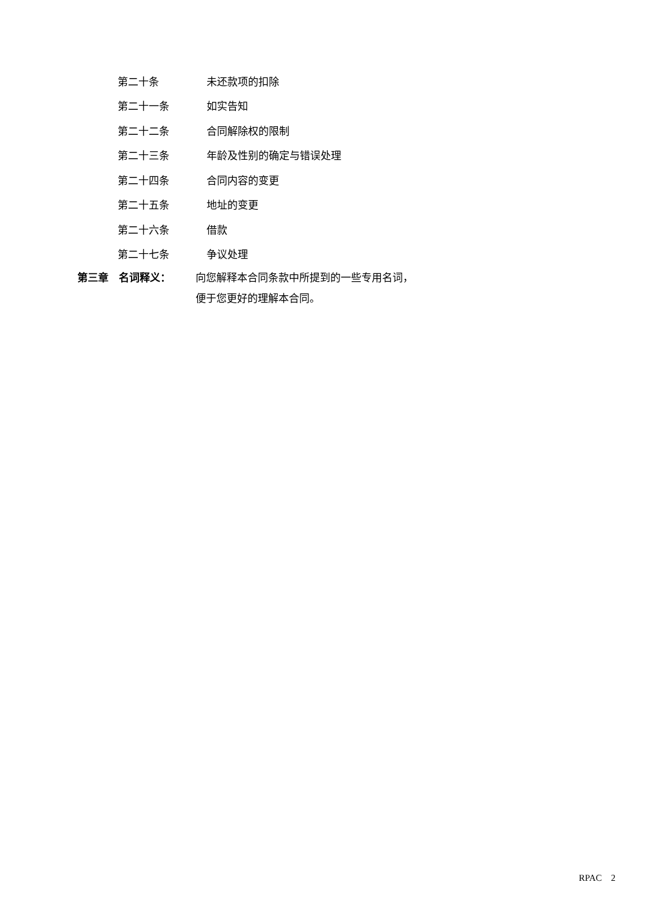第二十条 未还款项的扣除
第二十一条 如实告知
第二十二条 合同解除权的限制
第二十三条 年龄及性别的确定与错误处理
第二十四条 合同内容的变更
第二十五条 地址的变更
第二十六条 借款
第二十七条 争议处理
第三章　名词释义： 向您解释本合同条款中所提到的一些专用名词，
便于您更好的理解本合同。
RPAC　2